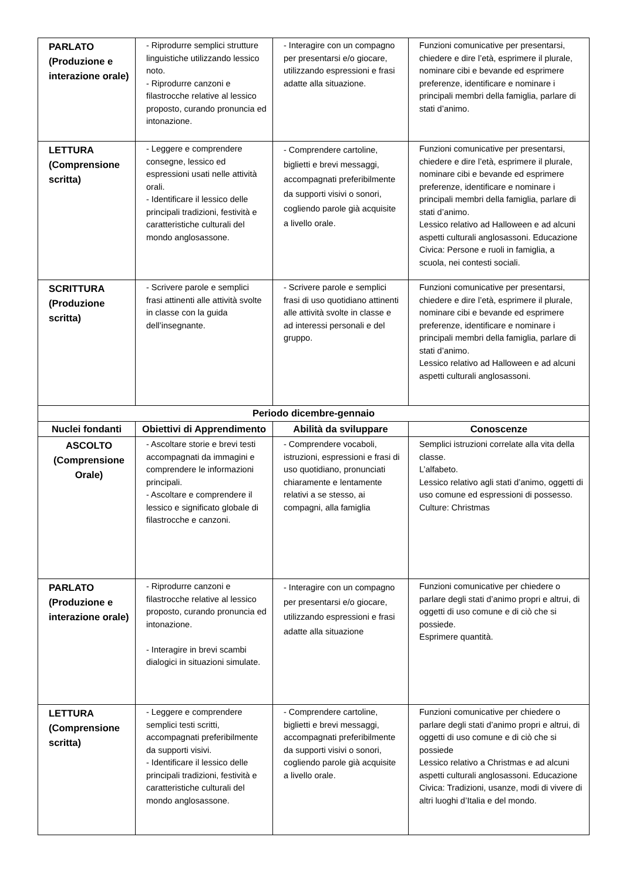| PARLATO (Produzione e interazione orale) | - Riprodurre semplici strutture linguistiche utilizzando lessico noto. - Riprodurre canzoni e filastrocche relative al lessico proposto, curando pronuncia ed intonazione. | - Interagire con un compagno per presentarsi e/o giocare, utilizzando espressioni e frasi adatte alla situazione. | Funzioni comunicative per presentarsi, chiedere e dire l’età, esprimere il plurale, nominare cibi e bevande ed esprimere preferenze, identificare e nominare i principali membri della famiglia, parlare di stati d’animo. |
| LETTURA (Comprensione scritta) | - Leggere e comprendere consegne, lessico ed espressioni usati nelle attività orali. - Identificare il lessico delle principali tradizioni, festività e caratteristiche culturali del mondo anglosassone. | - Comprendere cartoline, biglietti e brevi messaggi, accompagnati preferibilmente da supporti visivi o sonori, cogliendo parole già acquisite a livello orale. | Funzioni comunicative per presentarsi, chiedere e dire l’età, esprimere il plurale, nominare cibi e bevande ed esprimere preferenze, identificare e nominare i principali membri della famiglia, parlare di stati d’animo. Lessico relativo ad Halloween e ad alcuni aspetti culturali anglosassoni. Educazione Civica: Persone e ruoli in famiglia, a scuola, nei contesti sociali. |
| SCRITTURA (Produzione scritta) | - Scrivere parole e semplici frasi attinenti alle attività svolte in classe con la guida dell’insegnante. | - Scrivere parole e semplici frasi di uso quotidiano attinenti alle attività svolte in classe e ad interessi personali e del gruppo. | Funzioni comunicative per presentarsi, chiedere e dire l’età, esprimere il plurale, nominare cibi e bevande ed esprimere preferenze, identificare e nominare i principali membri della famiglia, parlare di stati d’animo. Lessico relativo ad Halloween e ad alcuni aspetti culturali anglosassoni. |
| Periodo dicembre-gennaio | | | |
| Nuclei fondanti | Obiettivi di Apprendimento | Abilità da sviluppare | Conoscenze |
| ASCOLTO (Comprensione Orale) | - Ascoltare storie e brevi testi accompagnati da immagini e comprendere le informazioni principali. - Ascoltare e comprendere il lessico e significato globale di filastrocche e canzoni. | - Comprendere vocaboli, istruzioni, espressioni e frasi di uso quotidiano, pronunciati chiaramente e lentamente relativi a se stesso, ai compagni, alla famiglia | Semplici istruzioni correlate alla vita della classe. L’alfabeto. Lessico relativo agli stati d’animo, oggetti di uso comune ed espressioni di possesso. Culture: Christmas |
| PARLATO (Produzione e interazione orale) | - Riprodurre canzoni e filastrocche relative al lessico proposto, curando pronuncia ed intonazione. - Interagire in brevi scambi dialogici in situazioni simulate. | - Interagire con un compagno per presentarsi e/o giocare, utilizzando espressioni e frasi adatte alla situazione | Funzioni comunicative per chiedere o parlare degli stati d’animo propri e altrui, di oggetti di uso comune e di ciò che si possiede. Esprimere quantità. |
| LETTURA (Comprensione scritta) | - Leggere e comprendere semplici testi scritti, accompagnati preferibilmente da supporti visivi. - Identificare il lessico delle principali tradizioni, festività e caratteristiche culturali del mondo anglosassone. | - Comprendere cartoline, biglietti e brevi messaggi, accompagnati preferibilmente da supporti visivi o sonori, cogliendo parole già acquisite a livello orale. | Funzioni comunicative per chiedere o parlare degli stati d’animo propri e altrui, di oggetti di uso comune e di ciò che si possiede Lessico relativo a Christmas e ad alcuni aspetti culturali anglosassoni. Educazione Civica: Tradizioni, usanze, modi di vivere di altri luoghi d’Italia e del mondo. |